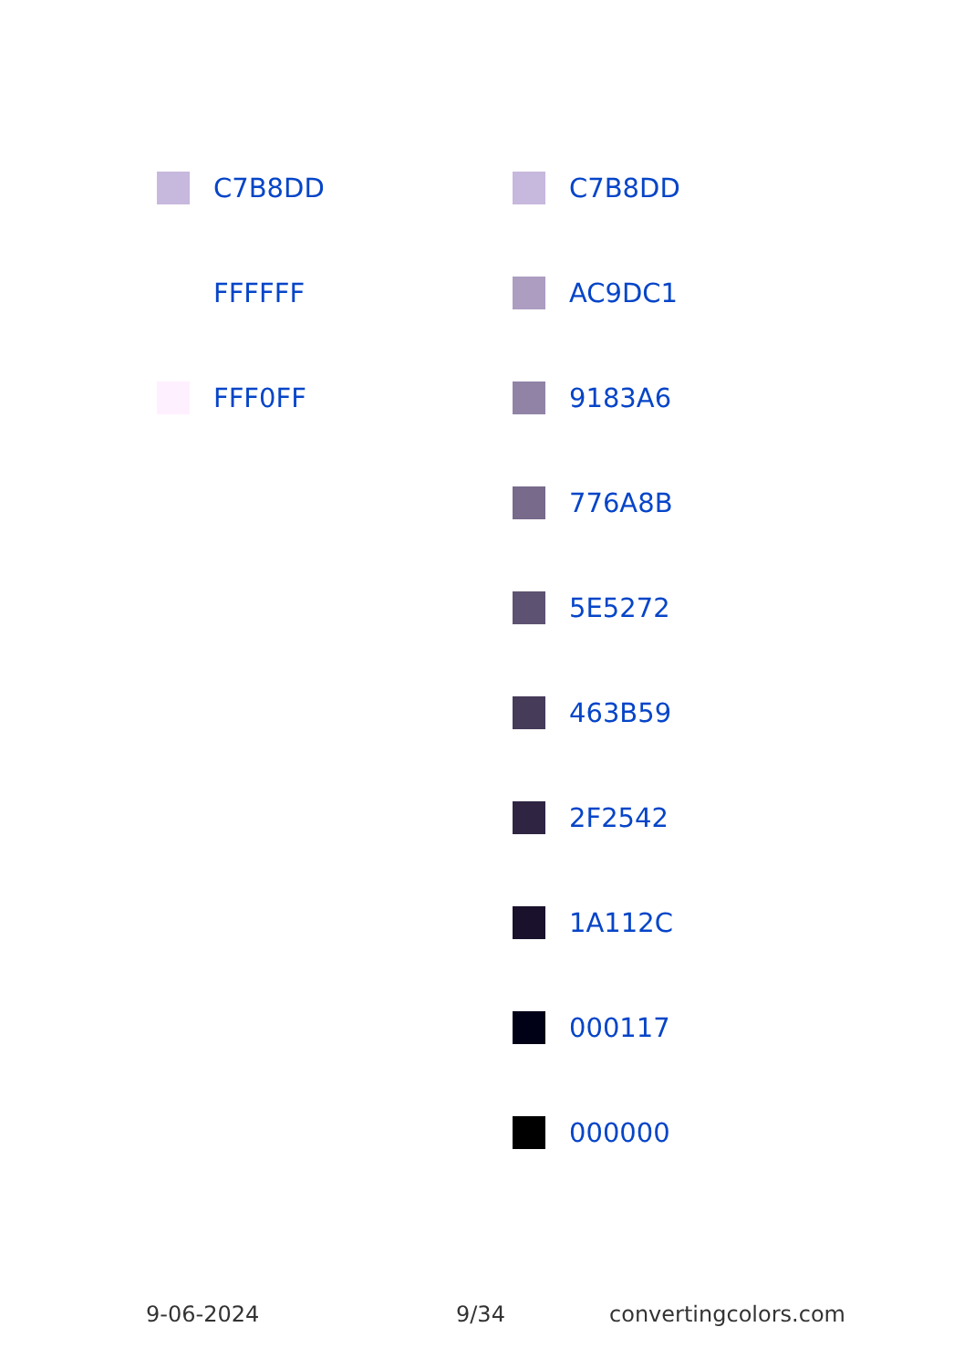C7B8DD
FFFFFF
FFF0FF
C7B8DD
AC9DC1
9183A6
776A8B
5E5272
463B59
2F2542
1A112C
000117
000000
9-06-2024 9/34 convertingcolors.com